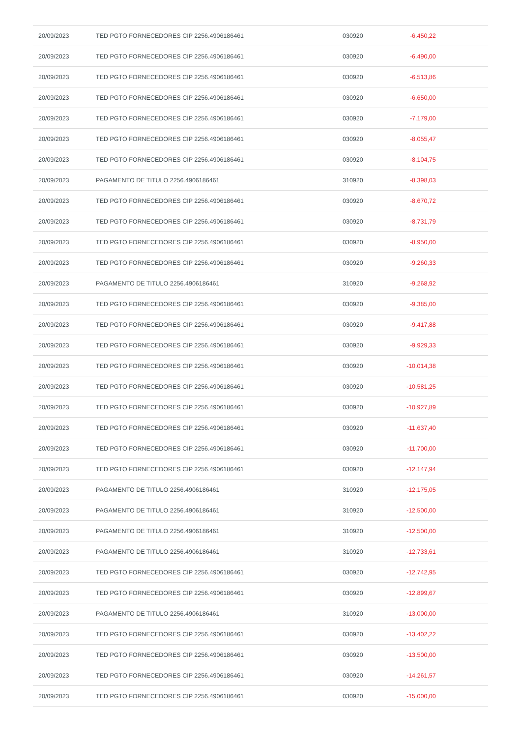| 20/09/2023 | TED PGTO FORNECEDORES CIP 2256.4906186461 | 030920 | -6.450,22 | |
| 20/09/2023 | TED PGTO FORNECEDORES CIP 2256.4906186461 | 030920 | -6.490,00 | |
| 20/09/2023 | TED PGTO FORNECEDORES CIP 2256.4906186461 | 030920 | -6.513,86 | |
| 20/09/2023 | TED PGTO FORNECEDORES CIP 2256.4906186461 | 030920 | -6.650,00 | |
| 20/09/2023 | TED PGTO FORNECEDORES CIP 2256.4906186461 | 030920 | -7.179,00 | |
| 20/09/2023 | TED PGTO FORNECEDORES CIP 2256.4906186461 | 030920 | -8.055,47 | |
| 20/09/2023 | TED PGTO FORNECEDORES CIP 2256.4906186461 | 030920 | -8.104,75 | |
| 20/09/2023 | PAGAMENTO DE TITULO 2256.4906186461 | 310920 | -8.398,03 | |
| 20/09/2023 | TED PGTO FORNECEDORES CIP 2256.4906186461 | 030920 | -8.670,72 | |
| 20/09/2023 | TED PGTO FORNECEDORES CIP 2256.4906186461 | 030920 | -8.731,79 | |
| 20/09/2023 | TED PGTO FORNECEDORES CIP 2256.4906186461 | 030920 | -8.950,00 | |
| 20/09/2023 | TED PGTO FORNECEDORES CIP 2256.4906186461 | 030920 | -9.260,33 | |
| 20/09/2023 | PAGAMENTO DE TITULO 2256.4906186461 | 310920 | -9.268,92 | |
| 20/09/2023 | TED PGTO FORNECEDORES CIP 2256.4906186461 | 030920 | -9.385,00 | |
| 20/09/2023 | TED PGTO FORNECEDORES CIP 2256.4906186461 | 030920 | -9.417,88 | |
| 20/09/2023 | TED PGTO FORNECEDORES CIP 2256.4906186461 | 030920 | -9.929,33 | |
| 20/09/2023 | TED PGTO FORNECEDORES CIP 2256.4906186461 | 030920 | -10.014,38 | |
| 20/09/2023 | TED PGTO FORNECEDORES CIP 2256.4906186461 | 030920 | -10.581,25 | |
| 20/09/2023 | TED PGTO FORNECEDORES CIP 2256.4906186461 | 030920 | -10.927,89 | |
| 20/09/2023 | TED PGTO FORNECEDORES CIP 2256.4906186461 | 030920 | -11.637,40 | |
| 20/09/2023 | TED PGTO FORNECEDORES CIP 2256.4906186461 | 030920 | -11.700,00 | |
| 20/09/2023 | TED PGTO FORNECEDORES CIP 2256.4906186461 | 030920 | -12.147,94 | |
| 20/09/2023 | PAGAMENTO DE TITULO 2256.4906186461 | 310920 | -12.175,05 | |
| 20/09/2023 | PAGAMENTO DE TITULO 2256.4906186461 | 310920 | -12.500,00 | |
| 20/09/2023 | PAGAMENTO DE TITULO 2256.4906186461 | 310920 | -12.500,00 | |
| 20/09/2023 | PAGAMENTO DE TITULO 2256.4906186461 | 310920 | -12.733,61 | |
| 20/09/2023 | TED PGTO FORNECEDORES CIP 2256.4906186461 | 030920 | -12.742,95 | |
| 20/09/2023 | TED PGTO FORNECEDORES CIP 2256.4906186461 | 030920 | -12.899,67 | |
| 20/09/2023 | PAGAMENTO DE TITULO 2256.4906186461 | 310920 | -13.000,00 | |
| 20/09/2023 | TED PGTO FORNECEDORES CIP 2256.4906186461 | 030920 | -13.402,22 | |
| 20/09/2023 | TED PGTO FORNECEDORES CIP 2256.4906186461 | 030920 | -13.500,00 | |
| 20/09/2023 | TED PGTO FORNECEDORES CIP 2256.4906186461 | 030920 | -14.261,57 | |
| 20/09/2023 | TED PGTO FORNECEDORES CIP 2256.4906186461 | 030920 | -15.000,00 | |